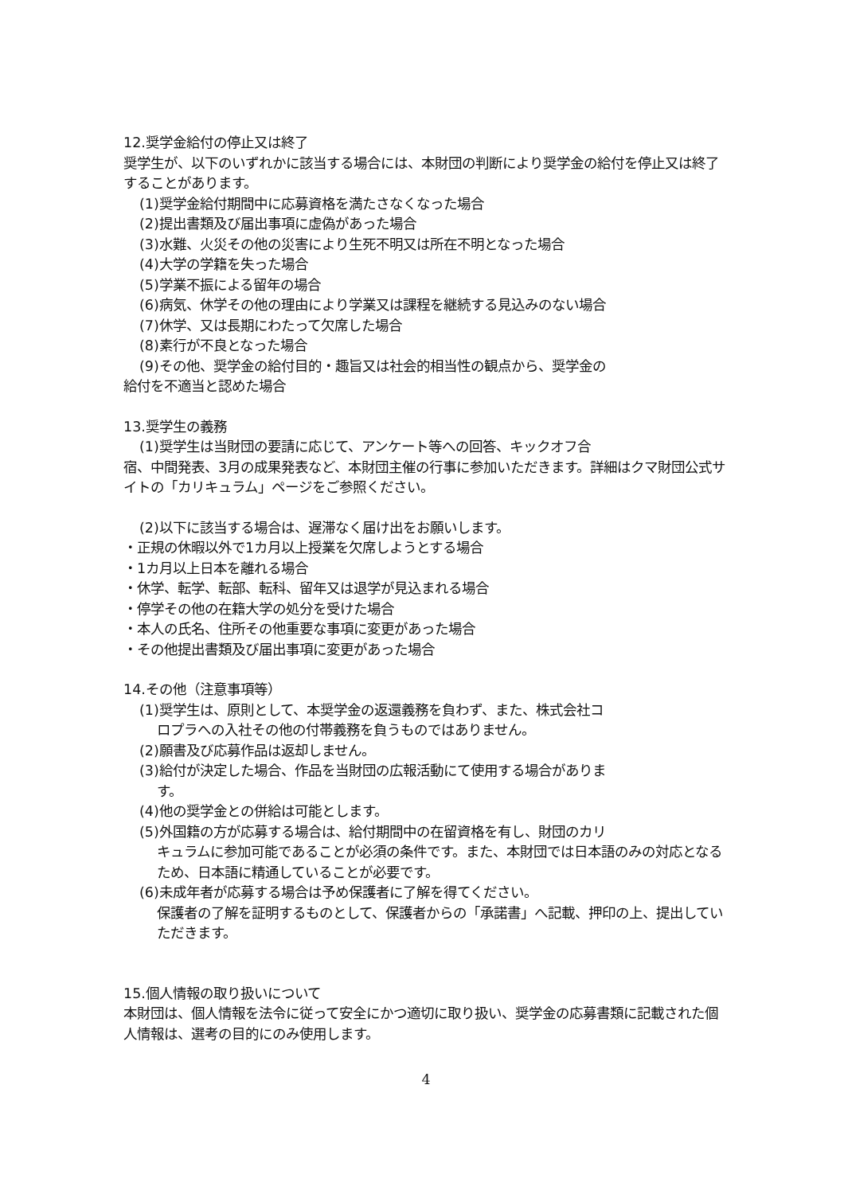12.奨学金給付の停止又は終了
奨学生が、以下のいずれかに該当する場合には、本財団の判断により奨学金の給付を停止又は終了することがあります。
(1)奨学金給付期間中に応募資格を満たさなくなった場合
(2)提出書類及び届出事項に虚偽があった場合
(3)水難、火災その他の災害により生死不明又は所在不明となった場合
(4)大学の学籍を失った場合
(5)学業不振による留年の場合
(6)病気、休学その他の理由により学業又は課程を継続する見込みのない場合
(7)休学、又は長期にわたって欠席した場合
(8)素行が不良となった場合
(9)その他、奨学金の給付目的・趣旨又は社会的相当性の観点から、奨学金の
給付を不適当と認めた場合
13.奨学生の義務
(1)奨学生は当財団の要請に応じて、アンケート等への回答、キックオフ合
宿、中間発表、3月の成果発表など、本財団主催の行事に参加いただきます。詳細はクマ財団公式サイトの「カリキュラム」ページをご参照ください。
(2)以下に該当する場合は、遅滞なく届け出をお願いします。
・正規の休暇以外で1カ月以上授業を欠席しようとする場合
・1カ月以上日本を離れる場合
・休学、転学、転部、転科、留年又は退学が見込まれる場合
・停学その他の在籍大学の処分を受けた場合
・本人の氏名、住所その他重要な事項に変更があった場合
・その他提出書類及び届出事項に変更があった場合
14.その他（注意事項等）
(1)奨学生は、原則として、本奨学金の返還義務を負わず、また、株式会社コ
ロプラへの入社その他の付帯義務を負うものではありません。
(2)願書及び応募作品は返却しません。
(3)給付が決定した場合、作品を当財団の広報活動にて使用する場合がありま
す。
(4)他の奨学金との併給は可能とします。
(5)外国籍の方が応募する場合は、給付期間中の在留資格を有し、財団のカリ
キュラムに参加可能であることが必須の条件です。また、本財団では日本語のみの対応となるため、日本語に精通していることが必要です。
(6)未成年者が応募する場合は予め保護者に了解を得てください。
保護者の了解を証明するものとして、保護者からの「承諾書」へ記載、押印の上、提出していただきます。
15.個人情報の取り扱いについて
本財団は、個人情報を法令に従って安全にかつ適切に取り扱い、奨学金の応募書類に記載された個人情報は、選考の目的にのみ使用します。
4